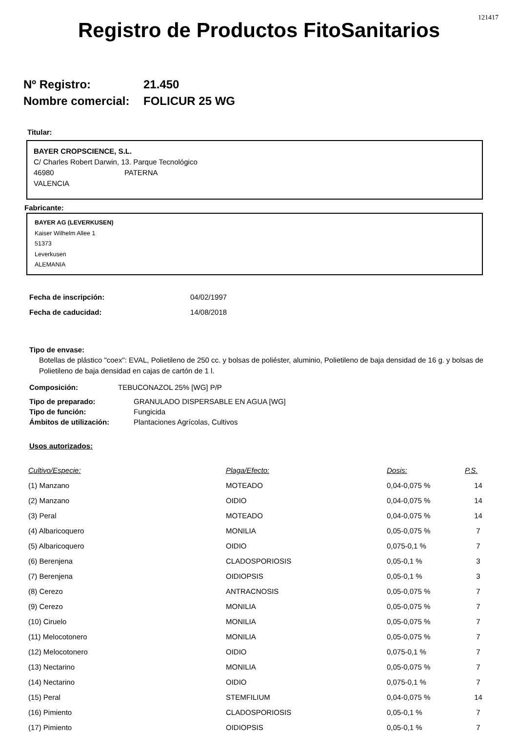121417
Registro de Productos FitoSanitarios
Nº Registro: 21.450
Nombre comercial: FOLICUR 25 WG
Titular:
BAYER CROPSCIENCE, S.L.
C/ Charles Robert Darwin, 13. Parque Tecnológico
46980 PATERNA
VALENCIA
Fabricante:
BAYER AG (LEVERKUSEN)
Kaiser Wilhelm Allee 1
51373
Leverkusen
ALEMANIA
Fecha de inscripción: 04/02/1997
Fecha de caducidad: 14/08/2018
Tipo de envase:
Botellas de plástico "coex": EVAL, Polietileno de 250 cc. y bolsas de poliéster, aluminio, Polietileno de baja densidad de 16 g. y bolsas de Polietileno de baja densidad en cajas de cartón de 1 l.
Composición: TEBUCONAZOL 25% [WG] P/P
Tipo de preparado: GRANULADO DISPERSABLE EN AGUA [WG]
Tipo de función: Fungicida
Ámbitos de utilización: Plantaciones Agrícolas, Cultivos
Usos autorizados:
| Cultivo/Especie: | Plaga/Efecto: | Dosis: | P.S. |
| --- | --- | --- | --- |
| (1) Manzano | MOTEADO | 0,04-0,075 % | 14 |
| (2) Manzano | OIDIO | 0,04-0,075 % | 14 |
| (3) Peral | MOTEADO | 0,04-0,075 % | 14 |
| (4) Albaricoquero | MONILIA | 0,05-0,075 % | 7 |
| (5) Albaricoquero | OIDIO | 0,075-0,1 % | 7 |
| (6) Berenjena | CLADOSPORIOSIS | 0,05-0,1 % | 3 |
| (7) Berenjena | OIDIOPSIS | 0,05-0,1 % | 3 |
| (8) Cerezo | ANTRACNOSIS | 0,05-0,075 % | 7 |
| (9) Cerezo | MONILIA | 0,05-0,075 % | 7 |
| (10) Ciruelo | MONILIA | 0,05-0,075 % | 7 |
| (11) Melocotonero | MONILIA | 0,05-0,075 % | 7 |
| (12) Melocotonero | OIDIO | 0,075-0,1 % | 7 |
| (13) Nectarino | MONILIA | 0,05-0,075 % | 7 |
| (14) Nectarino | OIDIO | 0,075-0,1 % | 7 |
| (15) Peral | STEMFILIUM | 0,04-0,075 % | 14 |
| (16) Pimiento | CLADOSPORIOSIS | 0,05-0,1 % | 7 |
| (17) Pimiento | OIDIOPSIS | 0,05-0,1 % | 7 |